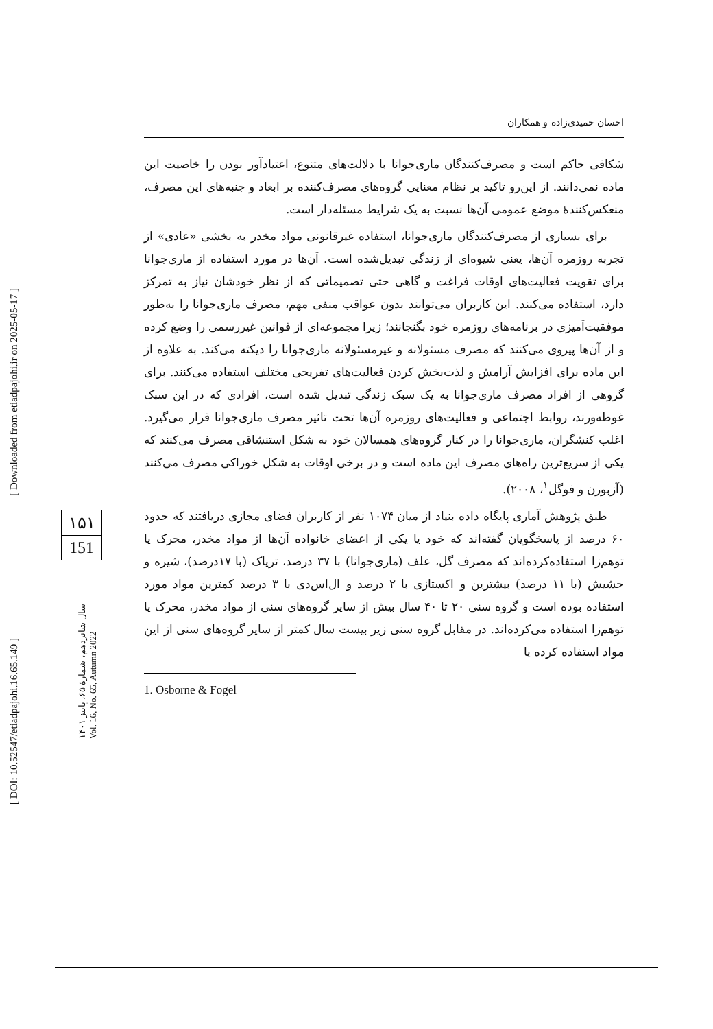احسان حمیدی‌زاده و همکاران
شکافی حاکم است و مصرف‌کنندگان ماری‌جوانا با دلالت‌های متنوع، اعتیادآور بودن را خاصیت این ماده نمی‌دانند. از این‌رو تاکید بر نظام معنایی گروه‌های مصرف‌کننده بر ابعاد و جنبه‌های این مصرف، منعکس‌کنندهٔ موضع عمومی آن‌ها نسبت به یک شرایط مسئله‌دار است.
برای بسیاری از مصرف‌کنندگان ماری‌جوانا، استفاده غیرقانونی مواد مخدر به بخشی «عادی» از تجربه روزمره آن‌ها، یعنی شیوه‌ای از زندگی تبدیل‌شده است. آن‌ها در مورد استفاده از ماری‌جوانا برای تقویت فعالیت‌های اوقات فراغت و گاهی حتی تصمیماتی که از نظر خودشان نیاز به تمرکز دارد، استفاده می‌کنند. این کاربران می‌توانند بدون عواقب منفی مهم، مصرف ماری‌جوانا را به‌طور موفقیت‌آمیزی در برنامه‌های روزمره خود بگنجانند؛ زیرا مجموعه‌ای از قوانین غیررسمی را وضع کرده و از آن‌ها پیروی می‌کنند که مصرف مسئولانه و غیرمسئولانه ماری‌جوانا را دیکته می‌کند. به علاوه از این ماده برای افزایش آرامش و لذت‌بخش کردن فعالیت‌های تفریحی مختلف استفاده می‌کنند. برای گروهی از افراد مصرف ماری‌جوانا به یک سبک زندگی تبدیل شده است، افرادی که در این سبک غوطه‌ورند، روابط اجتماعی و فعالیت‌های روزمره آن‌ها تحت تاثیر مصرف ماری‌جوانا قرار می‌گیرد. اغلب کنشگران، ماری‌جوانا را در کنار گروه‌های همسالان خود به شکل استنشاقی مصرف می‌کنند که یکی از سریع‌ترین راه‌های مصرف این ماده است و در برخی اوقات به شکل خوراکی مصرف می‌کنند (آزبورن و فوگل<sup>۱</sup>، ۲۰۰۸).
طبق پژوهش آماری پایگاه داده بنیاد از میان ۱۰۷۴ نفر از کاربران فضای مجازی دریافتند که حدود ۶۰ درصد از پاسخگویان گفته‌اند که خود یا یکی از اعضای خانواده آن‌ها از مواد مخدر، محرک یا توهم‌زا استفاده‌کرده‌اند که مصرف گل، علف (ماری‌جوانا) با ۳۷ درصد، تریاک (با ۱۷درصد)، شیره و حشیش (با ۱۱ درصد) بیشترین و اکستازی با ۲ درصد و ال‌اس‌دی با ۳ درصد کمترین مواد مورد استفاده بوده است و گروه سنی ۲۰ تا ۴۰ سال بیش از سایر گروه‌های سنی از مواد مخدر، محرک یا توهم‌زا استفاده می‌کرده‌اند. در مقابل گروه سنی زیر بیست سال کمتر از سایر گروه‌های سنی از این مواد استفاده کرده یا
1. Osborne & Fogel
[ DOI: 10.52547/etiadpajohi.16.65.149 ]
[ Downloaded from etiadpajohi.ir on 2025-05-17 ]
۱۵۱
151
سال شانزدهم، شمارهٔ ۶۵، پاییز ۱۴۰۱
Vol. 16, No. 65, Autumn 2022